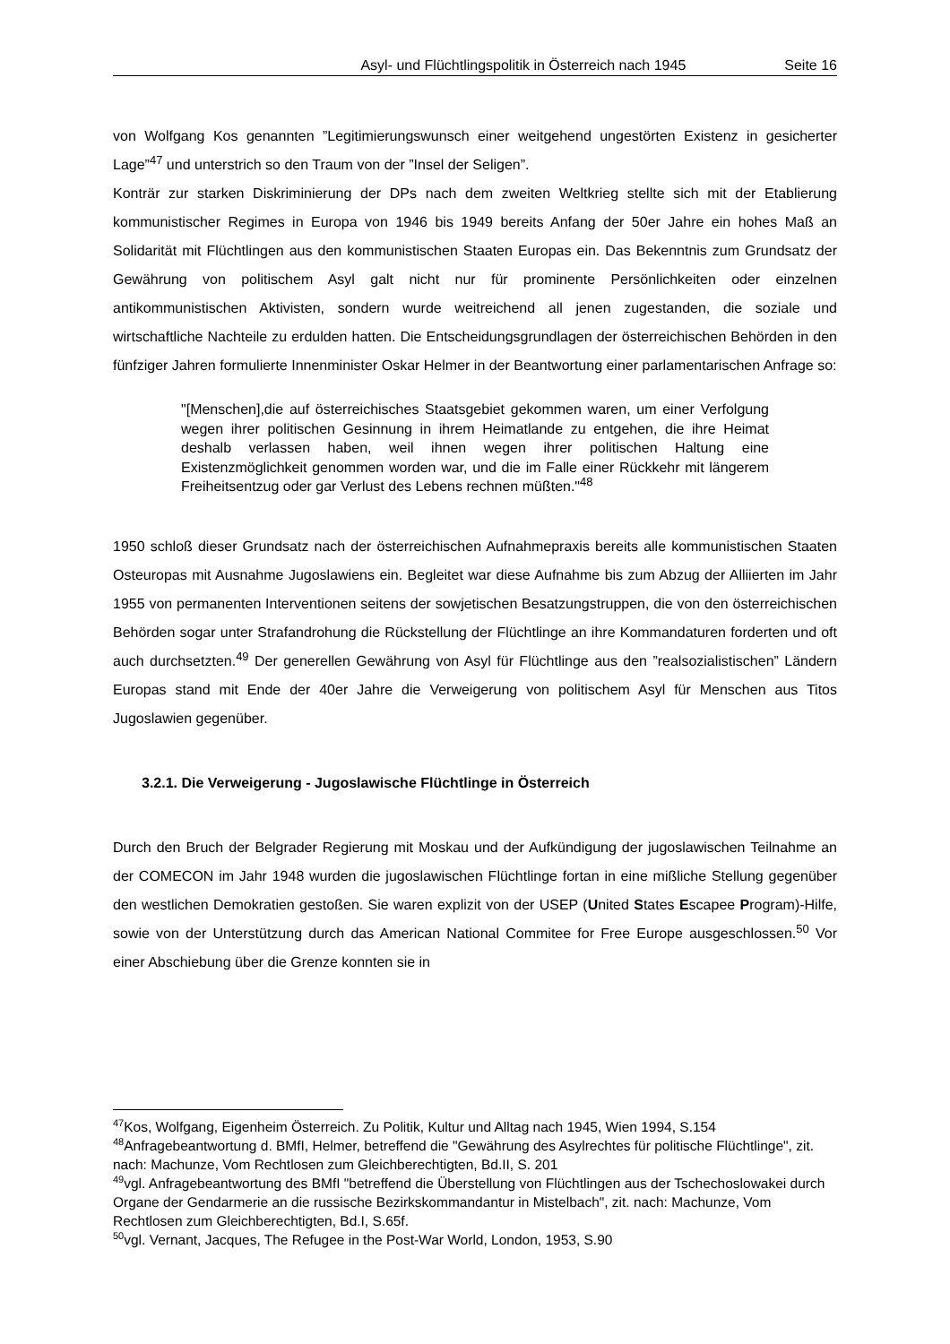Asyl- und Flüchtlingspolitik in Österreich nach 1945 Seite 16
von Wolfgang Kos genannten ”Legitimierungswunsch einer weitgehend ungestörten Existenz in gesicherter Lage”<sup>47</sup> und unterstrich so den Traum von der ”Insel der Seligen”.
Konträr zur starken Diskriminierung der DPs nach dem zweiten Weltkrieg stellte sich mit der Etablierung kommunistischer Regimes in Europa von 1946 bis 1949 bereits Anfang der 50er Jahre ein hohes Maß an Solidarität mit Flüchtlingen aus den kommunistischen Staaten Europas ein. Das Bekenntnis zum Grundsatz der Gewährung von politischem Asyl galt nicht nur für prominente Persönlichkeiten oder einzelnen antikommunistischen Aktivisten, sondern wurde weitreichend all jenen zugestanden, die soziale und wirtschaftliche Nachteile zu erdulden hatten. Die Entscheidungsgrundlagen der österreichischen Behörden in den fünfziger Jahren formulierte Innenminister Oskar Helmer in der Beantwortung einer parlamentarischen Anfrage so:
"[Menschen],die auf österreichisches Staatsgebiet gekommen waren, um einer Verfolgung wegen ihrer politischen Gesinnung in ihrem Heimatlande zu entgehen, die ihre Heimat deshalb verlassen haben, weil ihnen wegen ihrer politischen Haltung eine Existenzmöglichkeit genommen worden war, und die im Falle einer Rückkehr mit längerem Freiheitsentzug oder gar Verlust des Lebens rechnen müßten."<sup>48</sup>
1950 schloß dieser Grundsatz nach der österreichischen Aufnahmepraxis bereits alle kommunistischen Staaten Osteuropas mit Ausnahme Jugoslawiens ein. Begleitet war diese Aufnahme bis zum Abzug der Alliierten im Jahr 1955 von permanenten Interventionen seitens der sowjetischen Besatzungstruppen, die von den österreichischen Behörden sogar unter Strafandrohung die Rückstellung der Flüchtlinge an ihre Kommandaturen forderten und oft auch durchsetzten.<sup>49</sup> Der generellen Gewährung von Asyl für Flüchtlinge aus den ”realsozialistischen” Ländern Europas stand mit Ende der 40er Jahre die Verweigerung von politischem Asyl für Menschen aus Titos Jugoslawien gegenüber.
3.2.1. Die Verweigerung - Jugoslawische Flüchtlinge in Österreich
Durch den Bruch der Belgrader Regierung mit Moskau und der Aufkündigung der jugoslawischen Teilnahme an der COMECON im Jahr 1948 wurden die jugoslawischen Flüchtlinge fortan in eine mißliche Stellung gegenüber den westlichen Demokratien gestoßen. Sie waren explizit von der USEP (United States Escapee Program)-Hilfe, sowie von der Unterstützung durch das American National Commitee for Free Europe ausgeschlossen.<sup>50</sup> Vor einer Abschiebung über die Grenze konnten sie in
<sup>47</sup> Kos, Wolfgang, Eigenheim Österreich. Zu Politik, Kultur und Alltag nach 1945, Wien 1994, S.154
<sup>48</sup> Anfragebeantwortung d. BMfI, Helmer, betreffend die "Gewährung des Asylrechtes für politische Flüchtlinge", zit. nach: Machunze, Vom Rechtlosen zum Gleichberechtigten, Bd.II, S. 201
<sup>49</sup> vgl. Anfragebeantwortung des BMfI "betreffend die Überstellung von Flüchtlingen aus der Tschechoslowakei durch Organe der Gendarmerie an die russische Bezirkskommandantur in Mistelbach", zit. nach: Machunze, Vom Rechtlosen zum Gleichberechtigten, Bd.I, S.65f.
<sup>50</sup> vgl. Vernant, Jacques, The Refugee in the Post-War World, London, 1953, S.90